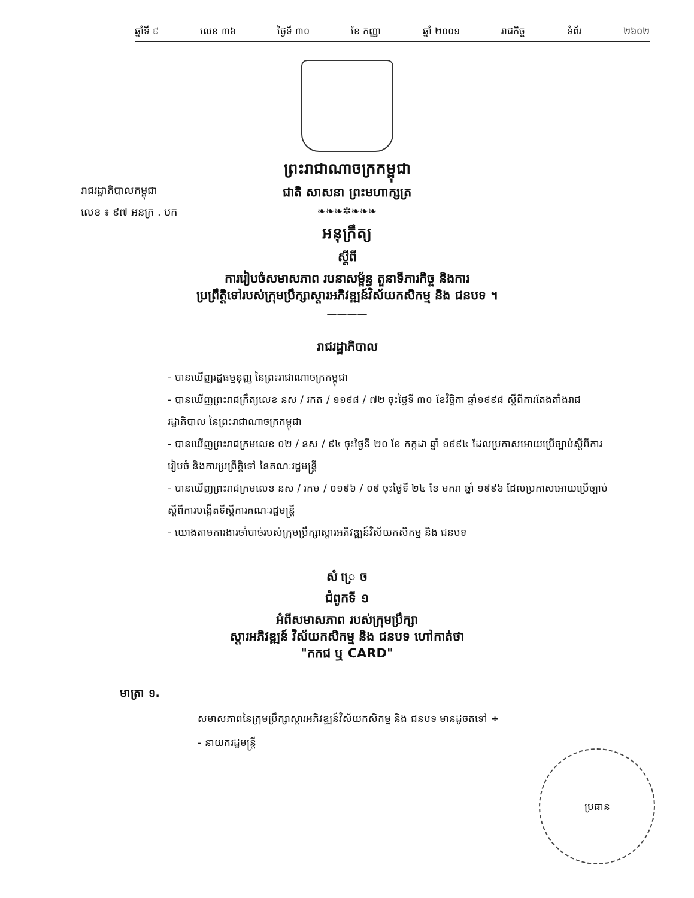ឆ្នាំទី ៩ លេខ ៣៦ ថ្ងៃទី ៣០ ខែ កញ្ញា ឆ្នាំ ២០០១ រាជកិច្ច ទំព័រ ២៦០២
ព្រះរាជាណាចក្រកម្ពុជា
ជាតិ សាសនា ព្រះមហាក្សត្រ
❧❧❧✲❧❧❧
រាជរដ្ឋាភិបាលកម្ពុជា
លេខ ៖ ៩៧ អនក្រ . បក
អនុក្រឹត្យ
ស្តីពី
ការរៀបចំសមាសភាព របនាសម្ព័ន្ធ តួនាទីភារកិច្ច និងការ
ប្រព្រឹត្តិទៅរបស់ក្រុមប្រឹក្សាស្តារអភិវឌ្ឍន៍វិស័យកសិកម្ម និង ជនបទ ។
————
រាជរដ្ឋាភិបាល
- បានឃើញរដ្ឋធម្មនុញ្ញ នៃព្រះរាជាណាចក្រកម្ពុជា
- បានឃើញព្រះរាជក្រឹត្យលេខ នស / រកត / ១១៩៨ / ៧២ ចុះថ្ងៃទី ៣០ ខែវិច្ឆិកា ឆ្នាំ១៩៩៨ ស្តីពីការតែងតាំងរាជរដ្ឋាភិបាល នៃព្រះរាជាណាចក្រកម្ពុជា
- បានឃើញព្រះរាជក្រមលេខ ០២ / នស / ៩៤ ចុះថ្ងៃទី ២០ ខែ កក្កដា ឆ្នាំ ១៩៩៤ ដែលប្រកាសអោយប្រើច្បាប់ស្តីពីការរៀបចំ និងការប្រព្រឹត្តិទៅ នៃគណៈរដ្ឋមន្ត្រី
- បានឃើញព្រះរាជក្រមលេខ នស / រកម / ០១៩៦ / ០៩ ចុះថ្ងៃទី ២៤ ខែ មករា ឆ្នាំ ១៩៩៦ ដែលប្រកាសអោយប្រើច្បាប់ ស្តីពីការបង្កើតទីស្តីការគណៈរដ្ឋមន្ត្រី
- យោងតាមការងារចាំបាច់របស់ក្រុមប្រឹក្សាស្តារអភិវឌ្ឍន៍វិស័យកសិកម្ម និង ជនបទ
សំ ្រេ ច
ជំពូកទី ១
អំពីសមាសភាព របស់ក្រុមប្រឹក្សា
ស្តារអភិវឌ្ឍន៍ វិស័យកសិកម្ម និង ជនបទ ហៅកាត់ថា
"កកជ ឬ CARD"
មាត្រា ១.
សមាសភាពនៃក្រុមប្រឹក្សាស្តារអភិវឌ្ឍន៍វិស័យកសិកម្ម និង ជនបទ មានដូចតទៅ ÷
- នាយករដ្ឋមន្ត្រី
ប្រធាន